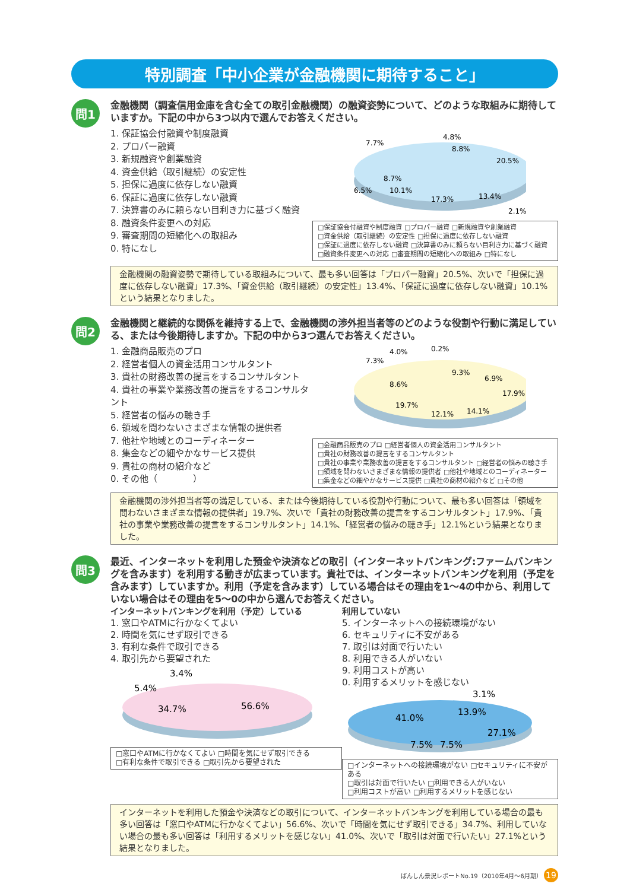特別調査「中小企業が金融機関に期待すること」
問1
金融機関（調査信用金庫を含む全ての取引金融機関）の融資姿勢について、どのような取組みに期待していますか。下記の中から3つ以内で選んでお答えください。
1. 保証協会付融資や制度融資
2. プロパー融資
3. 新規融資や創業融資
4. 資金供給（取引継続）の安定性
5. 担保に過度に依存しない融資
6. 保証に過度に依存しない融資
7. 決算書のみに頼らない目利き力に基づく融資
8. 融資条件変更への対応
9. 審査期間の短縮化への取組み
0. 特になし
4.8%
7.7%
8.8%
20.5%
6.5%
8.7%
10.1%
17.3%
13.4%
2.1%
□保証協会付融資や制度融資 □プロパー融資 □新規融資や創業融資
□資金供給（取引継続）の安定性 □担保に過度に依存しない融資
□保証に過度に依存しない融資 □決算書のみに頼らない目利き力に基づく融資
□融資条件変更への対応 □審査期間の短縮化への取組み □特になし
金融機関の融資姿勢で期待している取組みについて、最も多い回答は「プロパー融資」20.5%、次いで「担保に過度に依存しない融資」17.3%、「資金供給（取引継続）の安定性」13.4%、「保証に過度に依存しない融資」10.1%という結果となりました。
問2
金融機関と継続的な関係を維持する上で、金融機関の渉外担当者等のどのような役割や行動に満足している、または今後期待しますか。下記の中から3つ選んでお答えください。
1. 金融商品販売のプロ
2. 経営者個人の資金活用コンサルタント
3. 貴社の財務改善の提言をするコンサルタント
4. 貴社の事業や業務改善の提言をするコンサルタント
5. 経営者の悩みの聴き手
6. 領域を問わないさまざまな情報の提供者
7. 他社や地域とのコーディネーター
8. 集金などの細やかなサービス提供
9. 貴社の商材の紹介など
0. その他（　　　　）
4.0%
0.2%
7.3%
9.3%
6.9%
8.6%
17.9%
19.7%
12.1%
14.1%
□金融商品販売のプロ □経営者個人の資金活用コンサルタント
□貴社の財務改善の提言をするコンサルタント
□貴社の事業や業務改善の提言をするコンサルタント □経営者の悩みの聴き手
□領域を問わないさまざまな情報の提供者 □他社や地域とのコーディネーター
□集金などの細やかなサービス提供 □貴社の商材の紹介など □その他
金融機関の渉外担当者等の満足している、または今後期待している役割や行動について、最も多い回答は「領域を問わないさまざまな情報の提供者」19.7%、次いで「貴社の財務改善の提言をするコンサルタント」17.9%、「貴社の事業や業務改善の提言をするコンサルタント」14.1%、「経営者の悩みの聴き手」12.1%という結果となりました。
問3
最近、インターネットを利用した預金や決済などの取引（インターネットバンキング:ファームバンキングを含みます）を利用する動きが広まっています。貴社では、インターネットバンキングを利用（予定を含みます）していますか。利用（予定を含みます）している場合はその理由を1～4の中から、利用していない場合はその理由を5～0の中から選んでお答えください。
インターネットバンキングを利用（予定）している
1. 窓口やATMに行かなくてよい
2. 時間を気にせず取引できる
3. 有利な条件で取引できる
4. 取引先から要望された
3.4%
5.4%
34.7%
56.6%
□窓口やATMに行かなくてよい □時間を気にせず取引できる
□有利な条件で取引できる □取引先から要望された
利用していない
5. インターネットへの接続環境がない
6. セキュリティに不安がある
7. 取引は対面で行いたい
8. 利用できる人がいない
9. 利用コストが高い
0. 利用するメリットを感じない
3.1%
13.9%
41.0%
27.1%
7.5%
7.5%
□インターネットへの接続環境がない □セキュリティに不安がある
□取引は対面で行いたい □利用できる人がいない
□利用コストが高い □利用するメリットを感じない
インターネットを利用した預金や決済などの取引について、インターネットバンキングを利用している場合の最も多い回答は「窓口やATMに行かなくてよい」56.6%、次いで「時間を気にせず取引できる」34.7%、利用していない場合の最も多い回答は「利用するメリットを感じない」41.0%、次いで「取引は対面で行いたい」27.1%という結果となりました。
ばんしん景況レポートNo.19（2010年4月～6月期） 19